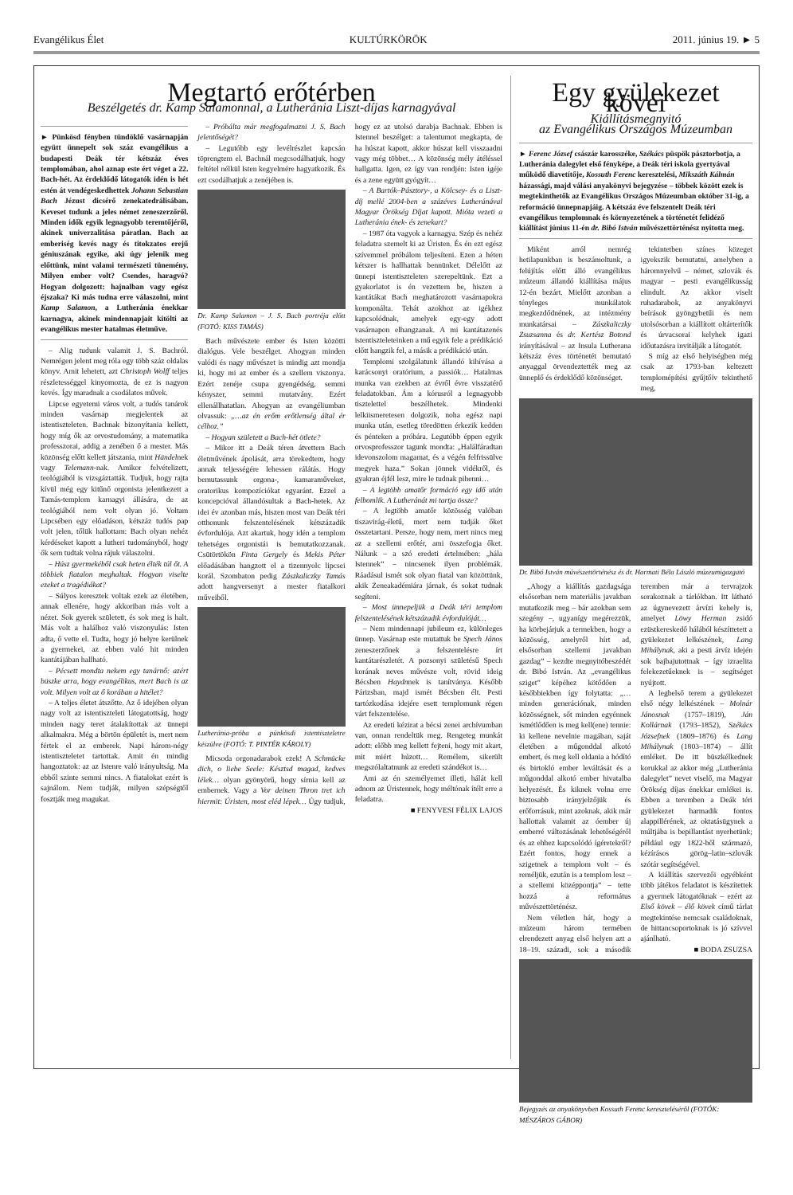Evangélikus Élet KULTÚRKÖRÖK 2011. június 19. ► 5
Megtartó erőtérben
Beszélgetés dr. Kamp Salamonnal, a Lutheránia Liszt-díjas karnagyával
► Pünkösd fényben tündöklő vasárnapján együtt ünnepelt sok száz evangélikus a budapesti Deák tér kétszáz éves templomában, ahol aznap este ért véget a 22. Bach-hét. Az érdeklődő látogatók idén is hét estén át vendégeskedhettek Johann Sebastian Bach Jézust dicsérő zenekatedrálisában. Keveset tudunk a jeles német zeneszerzőről. Minden idők egyik legnagyobb teremtőjéről, akinek univerzalitása páratlan. Bach az emberiség kevés nagy és titokzatos erejű géniuszának egyike, aki úgy jelenik meg előttünk, mint valami természeti tünemény. Milyen ember volt? Csendes, haragvó? Hogyan dolgozott: hajnalban vagy egész éjszaka? Ki más tudna erre válaszolni, mint Kamp Salamon, a Lutheránia énekkar karnagya, akinek mindennapjait kitölti az evangélikus mester hatalmas életműve.
– Alig tudunk valamit J. S. Bachról. Nemrégen jelent meg róla egy több száz oldalas könyv. Amit lehetett, azt Christoph Wolff teljes részletességgel kinyomozta, de ez is nagyon kevés. Így maradnak a csodálatos művek.
Lipcse egyetemi város volt, a tudós tanárok minden vasárnap megjelentek az istentiszteleten. Bachnak bizonyítania kellett, hogy míg ők az orvostudomány, a matematika professzorai, addig a zenében ő a mester. Más közönség előtt kellett játszania, mint Händelnek vagy Telemann-nak. Amikor felvételizett, teológiából is vizsgáztatták. Tudjuk, hogy rajta kívül még egy kitűnő orgonista jelentkezett a Tamás-templom karnagyi állására, de az teológiából nem volt olyan jó. Voltam Lipcsében egy előadáson, kétszáz tudós pap volt jelen, tőlük hallottam: Bach olyan nehéz kérdéseket kapott a lutheri tudományból, hogy ők sem tudtak volna rájuk válaszolni.
– Húsz gyermekéből csak heten élték túl őt. A többiek fiatalon meghaltak. Hogyan viselte ezeket a tragédiákat?
– Súlyos keresztek voltak ezek az életében, annak ellenére, hogy akkoriban más volt a nézet. Sok gyerek született, és sok meg is halt. Más volt a halálhoz való viszonyulás: Isten adta, ő vette el. Tudta, hogy jó helyre kerülnek a gyermekei, az ebben való hit minden kantátájában hallható.
– Pécsett mondta nekem egy tanárnő: azért büszke arra, hogy evangélikus, mert Bach is az volt. Milyen volt az ő korában a hitélet?
– A teljes életet átszőtte. Az ő idejében olyan nagy volt az istentiszteleti látogatottság, hogy minden nagy teret átalakítottak az ünnepi alkalmakra. Még a börtön épületét is, mert nem fértek el az emberek. Napi három-négy istentiszteletet tartottak. Amit én mindig hangoztatok: az az Istenre való irányultság. Ma ebből szinte semmi nincs. A fiatalokat ezért is sajnálom. Nem tudják, milyen szépségtől fosztják meg magukat.
– Próbálta már megfogalmazni J. S. Bach jelentőségét?
– Legutóbb egy levélrészlet kapcsán töprengtem el. Bachnál megcsodálhatjuk, hogy feltétel nélkül Isten kegyelmére hagyatkozik. És ezt csodálhatjuk a zenéjében is.
Dr. Kamp Salamon – J. S. Bach portréja előtt (FOTÓ: KISS TAMÁS)
Bach művészete ember és Isten közötti dialógus. Vele beszélget. Ahogyan minden valódi és nagy művészet is mindig azt mondja ki, hogy mi az ember és a szellem viszonya. Ezért zenéje csupa gyengédség, semmi kényszer, semmi mutatvány. Ezért ellenállhatatlan. Ahogyan az evangéliumban olvassuk: „…az én erőm erőtlenség által ér célhoz.”
– Hogyan született a Bach-hét ötlete?
– Mikor itt a Deák téren átvettem Bach életművének ápolását, arra törekedtem, hogy annak teljességére lehessen rálátás. Hogy bemutassunk orgona-, kamaraműveket, oratorikus kompozíciókat egyaránt. Ezzel a koncepcióval állandósultak a Bach-hetek. Az idei év azonban más, hiszen most van Deák téri otthonunk felszentelésének kétszázadik évfordulója. Azt akartuk, hogy idén a templom tehetséges orgonistái is bemutatkozzanak. Csütörtökön Finta Gergely és Mekis Péter előadásában hangzott el a tizennyolc lipcsei korál. Szombaton pedig Zászkaliczky Tamás adott hangversenyt a mester fiatalkori műveiből.
Lutheránia-próba a pünkösdi istentiszteletre készülve (FOTÓ: T. PINTÉR KÁROLY)
Micsoda orgonadarabok ezek! A Schmücke dich, o liebe Seele: Késztsd magad, kedves lélek… olyan gyönyörű, hogy sírnia kell az embernek. Vagy a Vor deinen Thron tret ich hiermit: Úristen, most eléd lépek… Úgy tudjuk, hogy ez az utolsó darabja Bachnak. Ebben is Istennel beszélget: a talentumot megkapta, de ha húszat kapott, akkor húszat kell visszaadni vagy még többet… A közönség mély átéléssel hallgatta. Igen, ez így van rendjén: Isten igéje és a zene együtt gyógyít…
– A Bartók–Pásztory-, a Kölcsey- és a Liszt-díj mellé 2004-ben a százéves Lutheránával Magyar Örökség Díjat kapott. Mióta vezeti a Lutheránia ének- és zenekart?
– 1987 óta vagyok a karnagya. Szép és nehéz feladatra szemelt ki az Úristen. És én ezt egész szívemmel próbálom teljesíteni. Ezen a héten kétszer is hallhattak bennünket. Délelőtt az ünnepi istentiszteleten szerepeltünk. Ezt a gyakorlatot is én vezettem be, hiszen a kantátákat Bach meghatározott vasárnapokra komponálta. Tehát azokhoz az igékhez kapcsolódnak, amelyek egy-egy adott vasárnapon elhangzanak. A mi kantátazenés istentiszteleteinken a mű egyik fele a prédikáció előtt hangzik fel, a másik a prédikáció után.
Templomi szolgálatunk állandó kihívása a karácsonyi oratórium, a passiók… Hatalmas munka van ezekben az évről évre visszatérő feladatokban. Ám a kórusról a legnagyobb tisztelettel beszélhetek. Mindenki lelkiismeretesen dolgozik, noha egész napi munka után, esetleg töredötten érkezik kedden és pénteken a próbára. Legutóbb éppen egyik orvosprofesszor tagunk mondta: „Halálfáradtan idevonszolom magamat, és a végén felfrissülve megyek haza.” Sokan jönnek vidékről, és gyakran éjfél lesz, mire le tudnak pihenni…
– A legtöbb amatőr formáció egy idő után felbomlik. A Lutheránát mi tartja össze?
– A legtöbb amatőr közösség valóban tiszavirág-életű, mert nem tudják őket összetartani. Persze, hogy nem, mert nincs meg az a szellemi erőtér, ami összefogja őket. Nálunk – a szó eredeti értelmében: „hála Istennek” – nincsenek ilyen problémák. Ráadásul ismét sok olyan fiatal van közöttünk, akik Zeneakadémiára járnak, és sokat tudnak segíteni.
– Most ünnepeljük a Deák téri templom felszentelésének kétszázadik évfordulóját…
– Nem mindennapi jubileum ez, különleges ünnep. Vasárnap este mutattuk be Spech János zeneszerzőnek a felszentelésre írt kantátarészletét. A pozsonyi születésű Spech korának neves művésze volt, rövid ideig Bécsben Haydnnek is tanítványa. Később Párizsban, majd ismét Bécsben élt. Pesti tartózkodása idejére esett templomunk régen várt felszentelése.
Az eredeti kézirat a bécsi zenei archívumban van, onnan rendeltük meg. Rengeteg munkát adott: előbb meg kellett fejteni, hogy mit akart, mit miért húzott… Remélem, sikerült megszólaltatnunk az eredeti szándékot is…
Ami az én személyemet illeti, hálát kell adnom az Úristennek, hogy méltónak ítélt erre a feladatra.
■ FENYVESI FÉLIX LAJOS
Egy gyülekezet kövei
Kiállításmegnyitó
az Evangélikus Országos Múzeumban
► Ferenc József császár karosszéke, Székács püspök pásztorbotja, a Lutheránia dalegylet első fényképe, a Deák téri iskola gyertyával működő diavetítője, Kossuth Ferenc keresztelési, Mikszáth Kálmán házassági, majd válási anyakönyvi bejegyzése – többek között ezek is megtekinthetők az Evangélikus Országos Múzeumban október 31-ig, a reformáció ünnepnapjáig. A kétszáz éve felszentelt Deák téri evangélikus templomnak és környezetének a történetét felidéző kiállítást június 11-én dr. Bibó István művészettörténész nyitotta meg.
Miként arról nemrég hetilapunkban is beszámoltunk, a felújítás előtt álló evangélikus múzeum állandó kiállítása május 12-én bezárt. Mielőtt azonban a tényleges munkálatok megkezdődnének, az intézmény munkatársai – Zászkaliczky Zsuzsanna és dr. Kertész Botond irányításával – az Insula Lutherana kétszáz éves történetét bemutató anyaggal örvendeztették meg az ünneplő és érdeklődő közönséget.
tekintetben színes közeget igyekszik bemutatni, amelyben a háromnyelvű – német, szlovák és magyar – pesti evangélikusság elindult. Az akkor viselt ruhadarabok, az anyakönyvi beírások gyöngybetűi és nem utolsósorban a kiállított oltárterítők és úrvacsorai kelyhek igazi időutazásra invitálják a látogatót.
S míg az első helyiségben még csak az 1793-ban keltezett templomépítési gyűjtőív tekinthető meg,
Dr. Bibó István művészettörténész és dr. Harmati Béla László múzeumigazgató
„Ahogy a kiállítás gazdagsága elsősorban nem materiális javakban mutatkozik meg – bár azokban sem szegény –, ugyanígy megérezzük, ha körbejárjuk a termekben, hogy a közösség, amelyről hírt ad, elsősorban szellemi javakban gazdag” – kezdte megnyitóbeszédét dr. Bibó István. Az „evangélikus sziget” képéhez kötődően a későbbiekben így folytatta: „…minden generációnak, minden közösségnek, sőt minden egyénnek ismétlődően is meg kell(ene) tennie: ki kellene nevelnie magában, saját életében a műgonddal alkotó embert, és meg kell oldania a hódító és birtokló ember leváltását és a műgonddal alkotó ember hivatalba helyezését. És kiknek volna erre biztosabb irányjelzőjük és erőforrásuk, mint azoknak, akik már hallottak valamit az óember új emberré változásának lehetőségéről és az ehhez kapcsolódó ígéretekről? Ezért fontos, hogy ennek a szigetnek a templom volt – és reméljük, ezután is a templom lesz – a szellemi középpontja” – tette hozzá a református művészettörténész.
Nem véletlen hát, hogy a múzeum három termében elrendezett anyag első helyen azt a 18–19. századi, sok a második teremben már a tervrajzok sorakoznak a tárlókban. Itt látható az úgynevezett árvízi kehely is, amelyet Löwy Herman zsidó ezüstkereskedő hálából készíttetett a gyülekezet lelkészének, Lang Mihálynak, aki a pesti árvíz idején sok bajbajutottnak – így izraelita felekezetűeknek is – segítséget nyújtott.
A legbelső terem a gyülekezet első négy lelkészének – Molnár Jánosnak (1757–1819), Ján Kollárnak (1793–1852), Székács Józsefnek (1809–1876) és Lang Mihálynak (1803–1874) – állít emléket. De itt büszkélkednek korukkal az akkor még „Lutheránia dalegylet” nevet viselő, ma Magyar Örökség díjas énekkar emlékei is. Ebben a teremben a Deák téri gyülekezet harmadik fontos alappillérének, az oktatásügynek a múltjába is bepillantást nyerhetünk; például egy 1822-ből származó, kézírásos görög–latin–szlovák szótár segítségével.
A kiállítás szervezői egyébként több játékos feladatot is készítettek a gyermek látogatóknak – ezért az Első kövek – élő kövek című tárlat megtekintése nemcsak családoknak, de hittancsoportoknak is jó szívvel ajánlható.
■ BODA ZSUZSA
Bejegyzés az anyakönyvben Kossuth Ferenc keresztelésérõl (FOTÓK: MÉSZÁROS GÁBOR)